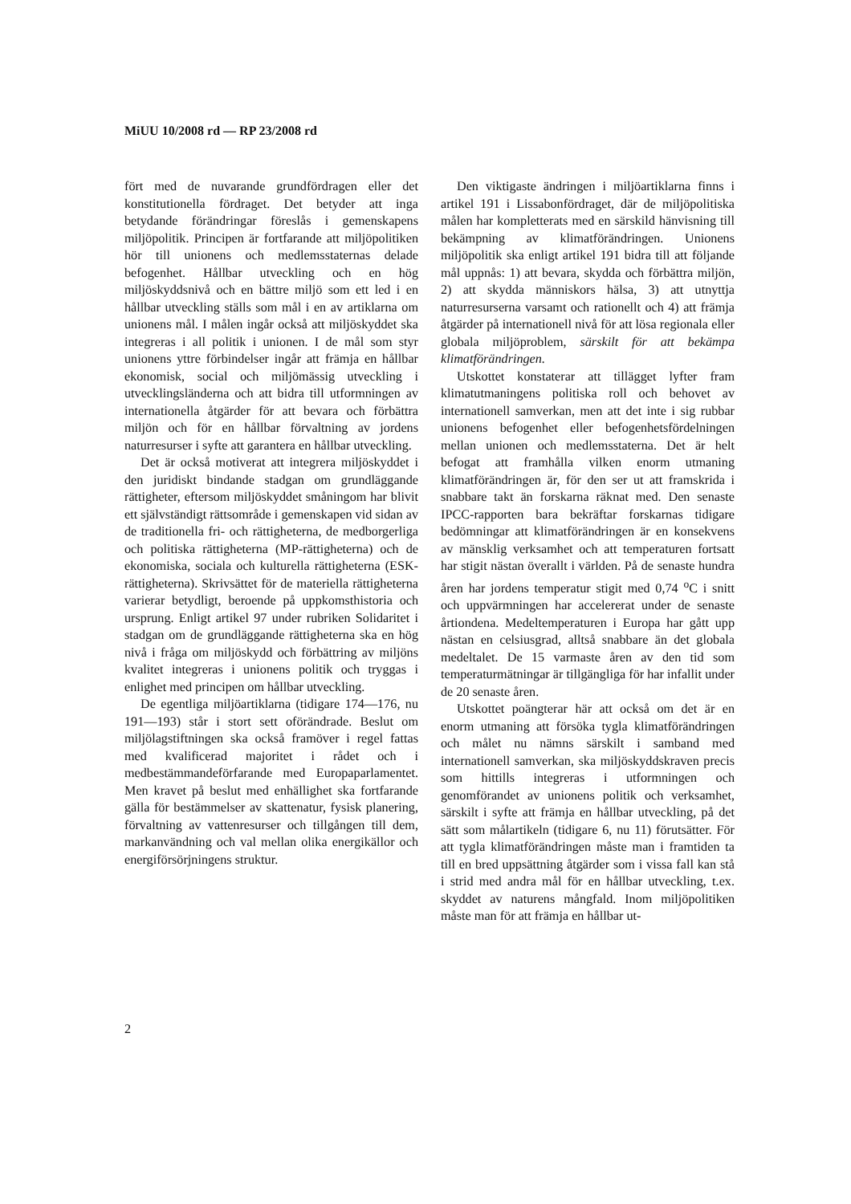MiUU 10/2008 rd — RP 23/2008 rd
fört med de nuvarande grundfördragen eller det konstitutionella fördraget. Det betyder att inga betydande förändringar föreslås i gemenskapens miljöpolitik. Principen är fortfarande att miljöpolitiken hör till unionens och medlemsstaternas delade befogenhet. Hållbar utveckling och en hög miljöskyddsnivå och en bättre miljö som ett led i en hållbar utveckling ställs som mål i en av artiklarna om unionens mål. I målen ingår också att miljöskyddet ska integreras i all politik i unionen. I de mål som styr unionens yttre förbindelser ingår att främja en hållbar ekonomisk, social och miljömässig utveckling i utvecklingsländerna och att bidra till utformningen av internationella åtgärder för att bevara och förbättra miljön och för en hållbar förvaltning av jordens naturresurser i syfte att garantera en hållbar utveckling.
Det är också motiverat att integrera miljöskyddet i den juridiskt bindande stadgan om grundläggande rättigheter, eftersom miljöskyddet småningom har blivit ett självständigt rättsområde i gemenskapen vid sidan av de traditionella fri- och rättigheterna, de medborgerliga och politiska rättigheterna (MP-rättigheterna) och de ekonomiska, sociala och kulturella rättigheterna (ESK-rättigheterna). Skrivsättet för de materiella rättigheterna varierar betydligt, beroende på uppkomsthistoria och ursprung. Enligt artikel 97 under rubriken Solidaritet i stadgan om de grundläggande rättigheterna ska en hög nivå i fråga om miljöskydd och förbättring av miljöns kvalitet integreras i unionens politik och tryggas i enlighet med principen om hållbar utveckling.
De egentliga miljöartiklarna (tidigare 174—176, nu 191—193) står i stort sett oförändrade. Beslut om miljölagstiftningen ska också framöver i regel fattas med kvalificerad majoritet i rådet och i medbestämmandeförfarande med Europaparlamentet. Men kravet på beslut med enhällighet ska fortfarande gälla för bestämmelser av skattenatur, fysisk planering, förvaltning av vattenresurser och tillgången till dem, markanvändning och val mellan olika energikällor och energiförsörjningens struktur.
Den viktigaste ändringen i miljöartiklarna finns i artikel 191 i Lissabonfördraget, där de miljöpolitiska målen har kompletterats med en särskild hänvisning till bekämpning av klimatförändringen. Unionens miljöpolitik ska enligt artikel 191 bidra till att följande mål uppnås: 1) att bevara, skydda och förbättra miljön, 2) att skydda människors hälsa, 3) att utnyttja naturresurserna varsamt och rationellt och 4) att främja åtgärder på internationell nivå för att lösa regionala eller globala miljöproblem, särskilt för att bekämpa klimatförändringen.
Utskottet konstaterar att tillägget lyfter fram klimatutmaningens politiska roll och behovet av internationell samverkan, men att det inte i sig rubbar unionens befogenhet eller befogenhetsfördelningen mellan unionen och medlemsstaterna. Det är helt befogat att framhålla vilken enorm utmaning klimatförändringen är, för den ser ut att framskrida i snabbare takt än forskarna räknat med. Den senaste IPCC-rapporten bara bekräftar forskarnas tidigare bedömningar att klimatförändringen är en konsekvens av mänsklig verksamhet och att temperaturen fortsatt har stigit nästan överallt i världen. På de senaste hundra åren har jordens temperatur stigit med 0,74 <sup>o</sup>C i snitt och uppvärmningen har accelererat under de senaste årtiondena. Medeltemperaturen i Europa har gått upp nästan en celsiusgrad, alltså snabbare än det globala medeltalet. De 15 varmaste åren av den tid som temperaturmätningar är tillgängliga för har infallit under de 20 senaste åren.
Utskottet poängterar här att också om det är en enorm utmaning att försöka tygla klimatförändringen och målet nu nämns särskilt i samband med internationell samverkan, ska miljöskyddskraven precis som hittills integreras i utformningen och genomförandet av unionens politik och verksamhet, särskilt i syfte att främja en hållbar utveckling, på det sätt som målartikeln (tidigare 6, nu 11) förutsätter. För att tygla klimatförändringen måste man i framtiden ta till en bred uppsättning åtgärder som i vissa fall kan stå i strid med andra mål för en hållbar utveckling, t.ex. skyddet av naturens mångfald. Inom miljöpolitiken måste man för att främja en hållbar ut-
2